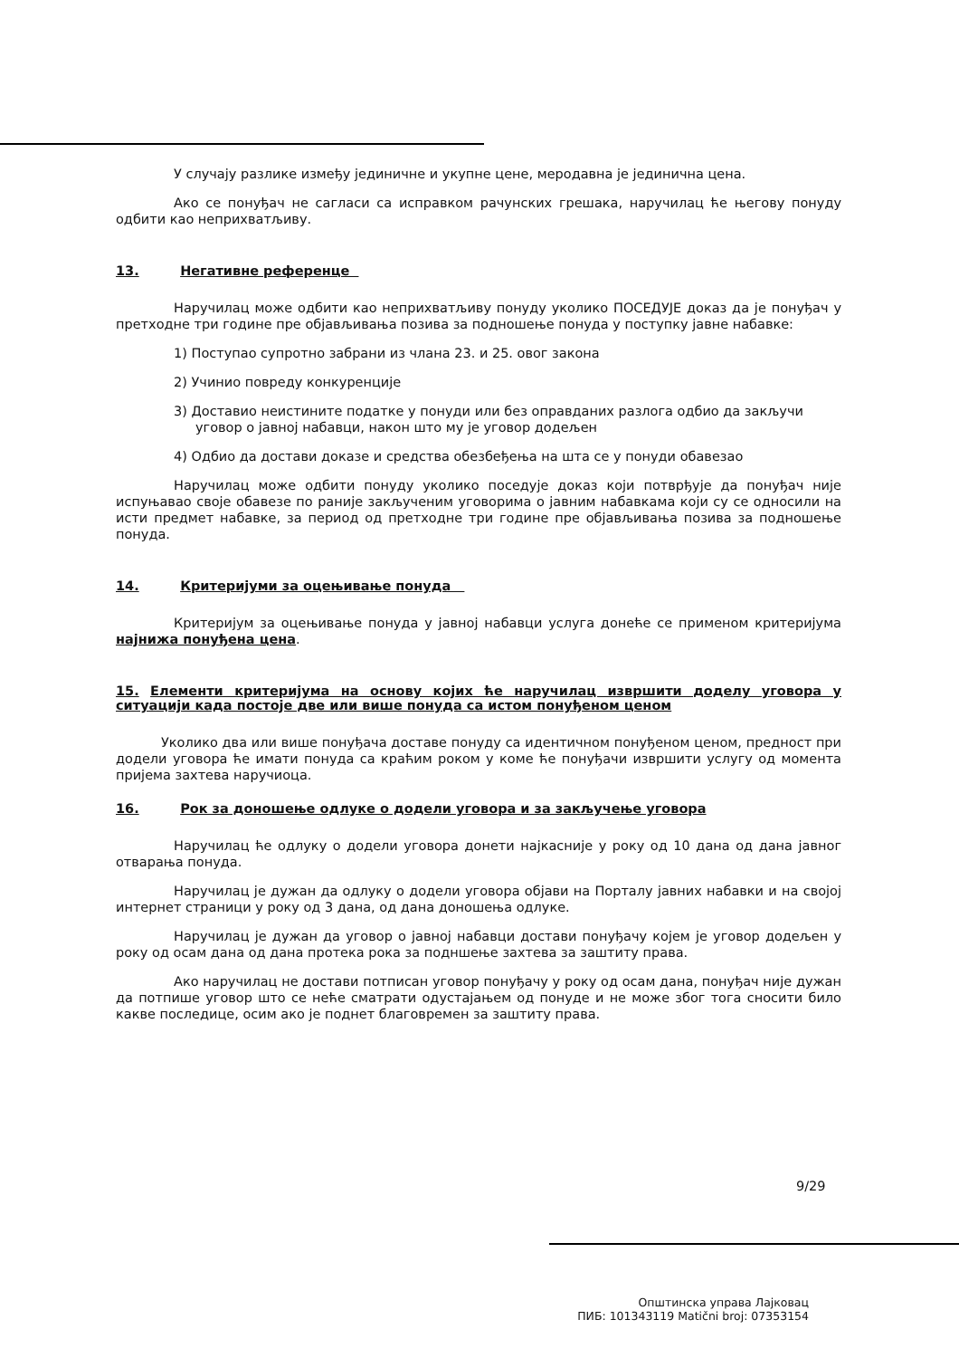У случају разлике између јединичне и укупне цене, меродавна је јединична цена.
Ако се понуђач не сагласи са исправком рачунских грешака, наручилац ће његову понуду одбити као неприхватљиву.
13. Негативне референце
Наручилац може одбити као неприхватљиву понуду уколико ПОСЕДУЈЕ доказ да је понуђач у претходне три године пре објављивања позива за подношење понуда у поступку јавне набавке:
1) Поступао супротно забрани из члана 23. и 25. овог закона
2) Учинио повреду конкуренције
3) Доставио неистините податке у понуди или без оправданих разлога одбио да закључи уговор о јавној набавци, након што му је уговор додељен
4) Одбио да достави доказе и средства обезбеђења на шта се у понуди обавезао
Наручилац може одбити понуду уколико поседује доказ који потврђује да понуђач није испуњавао своје обавезе по раније закљученим уговорима о јавним набавкама који су се односили на исти предмет набавке, за период од претходне три године пре објављивања позива за подношење понуда.
14. Критеријуми за оцењивање понуда
Критеријум за оцењивање понуда у јавној набавци услуга донеће се применом критеријума најнижа понуђена цена.
15. Елементи критеријума на основу којих ће наручилац извршити доделу уговора у ситуацији када постоје две или више понуда са истом понуђеном ценом
Уколико два или више понуђача доставе понуду са идентичном понуђеном ценом, предност при додели уговора ће имати понуда са краћим роком у коме ће понуђачи извршити услугу од момента пријема захтева наручиоца.
16. Рок за доношење одлуке о додели уговора и за закључење уговора
Наручилац ће одлуку о додели уговора донети најкасније у року од 10 дана од дана јавног отварања понуда.
Наручилац је дужан да одлуку о додели уговора објави на Порталу јавних набавки и на својој интернет страници у року од 3 дана, од дана доношења одлуке.
Наручилац је дужан да уговор о јавној набавци достави понуђачу којем је уговор додељен у року од осам дана од дана протека рока за подншење захтева за заштиту права.
Ако наручилац не достави потписан уговор понуђачу у року од осам дана, понуђач није дужан да потпише уговор што се неће сматрати одустајањем од понуде и не може због тога сносити било какве последице, осим ако је поднет благовремен за заштиту права.
9/29
Општинска управа Лајковац
ПИБ: 101343119 Matični broj: 07353154